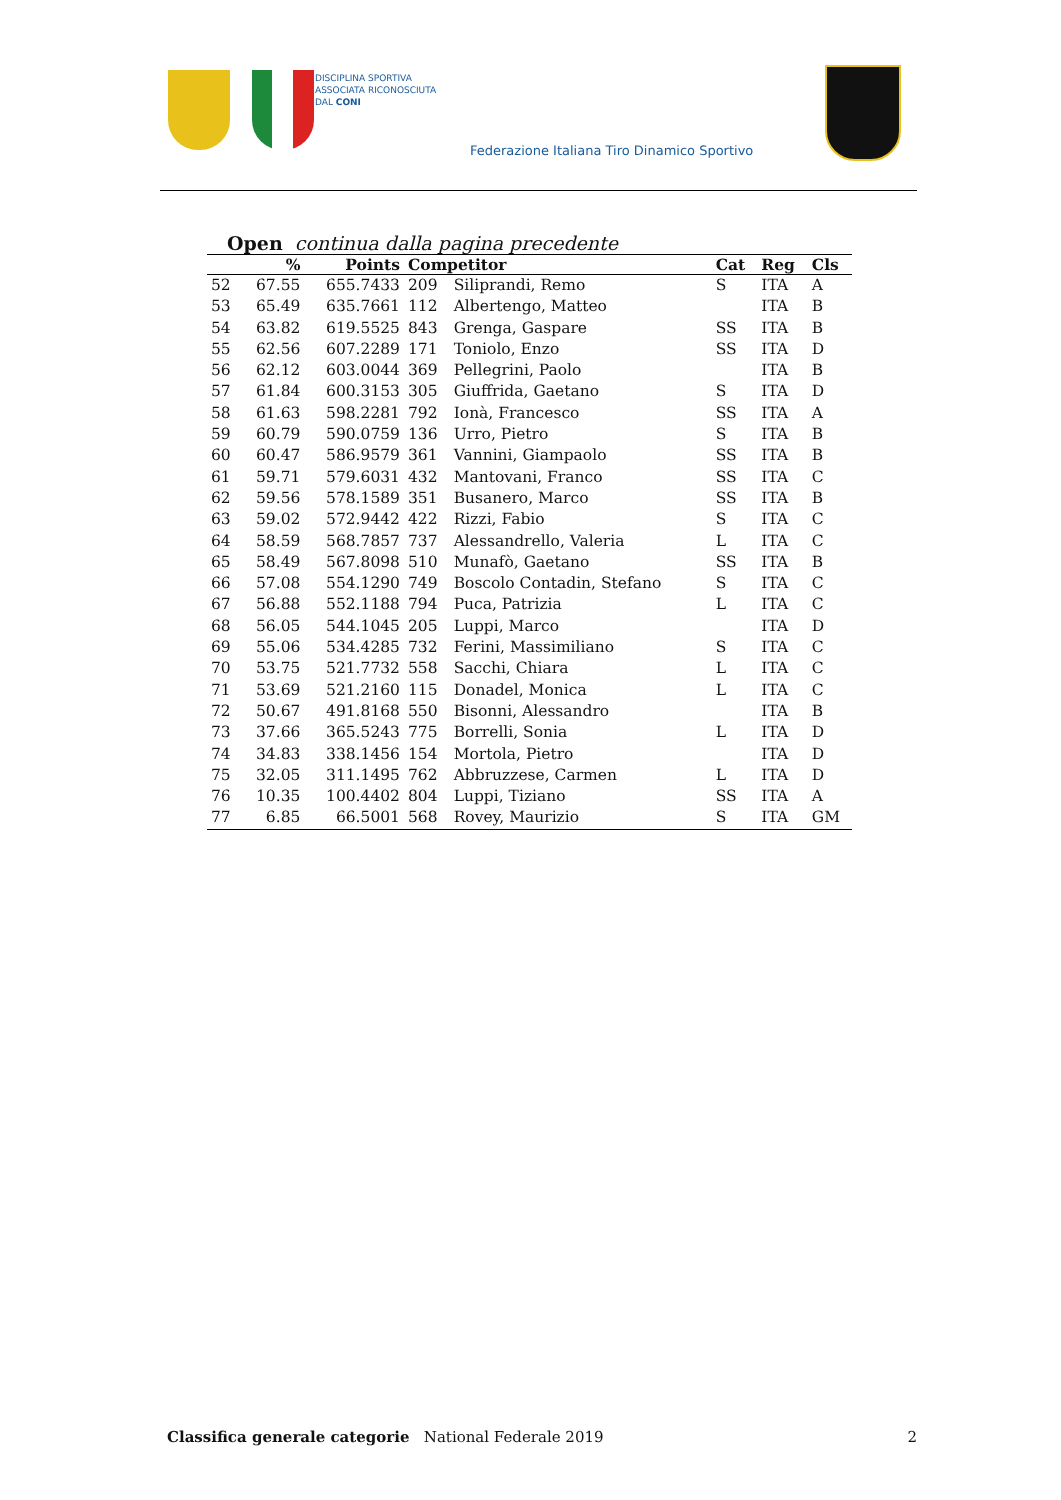DISCIPLINA SPORTIVA
ASSOCIATA RICONOSCIUTA
DAL CONI
Federazione Italiana Tiro Dinamico Sportivo
Open continua dalla pagina precedente
| | % | Points | Competitor | | Cat | Reg | Cls |
| --- | --- | --- | --- | --- | --- | --- | --- |
| 52 | 67.55 | 655.7433 | 209 | Siliprandi, Remo | S | ITA | A |
| 53 | 65.49 | 635.7661 | 112 | Albertengo, Matteo | | ITA | B |
| 54 | 63.82 | 619.5525 | 843 | Grenga, Gaspare | SS | ITA | B |
| 55 | 62.56 | 607.2289 | 171 | Toniolo, Enzo | SS | ITA | D |
| 56 | 62.12 | 603.0044 | 369 | Pellegrini, Paolo | | ITA | B |
| 57 | 61.84 | 600.3153 | 305 | Giuffrida, Gaetano | S | ITA | D |
| 58 | 61.63 | 598.2281 | 792 | Ionà, Francesco | SS | ITA | A |
| 59 | 60.79 | 590.0759 | 136 | Urro, Pietro | S | ITA | B |
| 60 | 60.47 | 586.9579 | 361 | Vannini, Giampaolo | SS | ITA | B |
| 61 | 59.71 | 579.6031 | 432 | Mantovani, Franco | SS | ITA | C |
| 62 | 59.56 | 578.1589 | 351 | Busanero, Marco | SS | ITA | B |
| 63 | 59.02 | 572.9442 | 422 | Rizzi, Fabio | S | ITA | C |
| 64 | 58.59 | 568.7857 | 737 | Alessandrello, Valeria | L | ITA | C |
| 65 | 58.49 | 567.8098 | 510 | Munafò, Gaetano | SS | ITA | B |
| 66 | 57.08 | 554.1290 | 749 | Boscolo Contadin, Stefano | S | ITA | C |
| 67 | 56.88 | 552.1188 | 794 | Puca, Patrizia | L | ITA | C |
| 68 | 56.05 | 544.1045 | 205 | Luppi, Marco | | ITA | D |
| 69 | 55.06 | 534.4285 | 732 | Ferini, Massimiliano | S | ITA | C |
| 70 | 53.75 | 521.7732 | 558 | Sacchi, Chiara | L | ITA | C |
| 71 | 53.69 | 521.2160 | 115 | Donadel, Monica | L | ITA | C |
| 72 | 50.67 | 491.8168 | 550 | Bisonni, Alessandro | | ITA | B |
| 73 | 37.66 | 365.5243 | 775 | Borrelli, Sonia | L | ITA | D |
| 74 | 34.83 | 338.1456 | 154 | Mortola, Pietro | | ITA | D |
| 75 | 32.05 | 311.1495 | 762 | Abbruzzese, Carmen | L | ITA | D |
| 76 | 10.35 | 100.4402 | 804 | Luppi, Tiziano | SS | ITA | A |
| 77 | 6.85 | 66.5001 | 568 | Rovey, Maurizio | S | ITA | GM |
Classifica generale categorie National Federale 2019 2